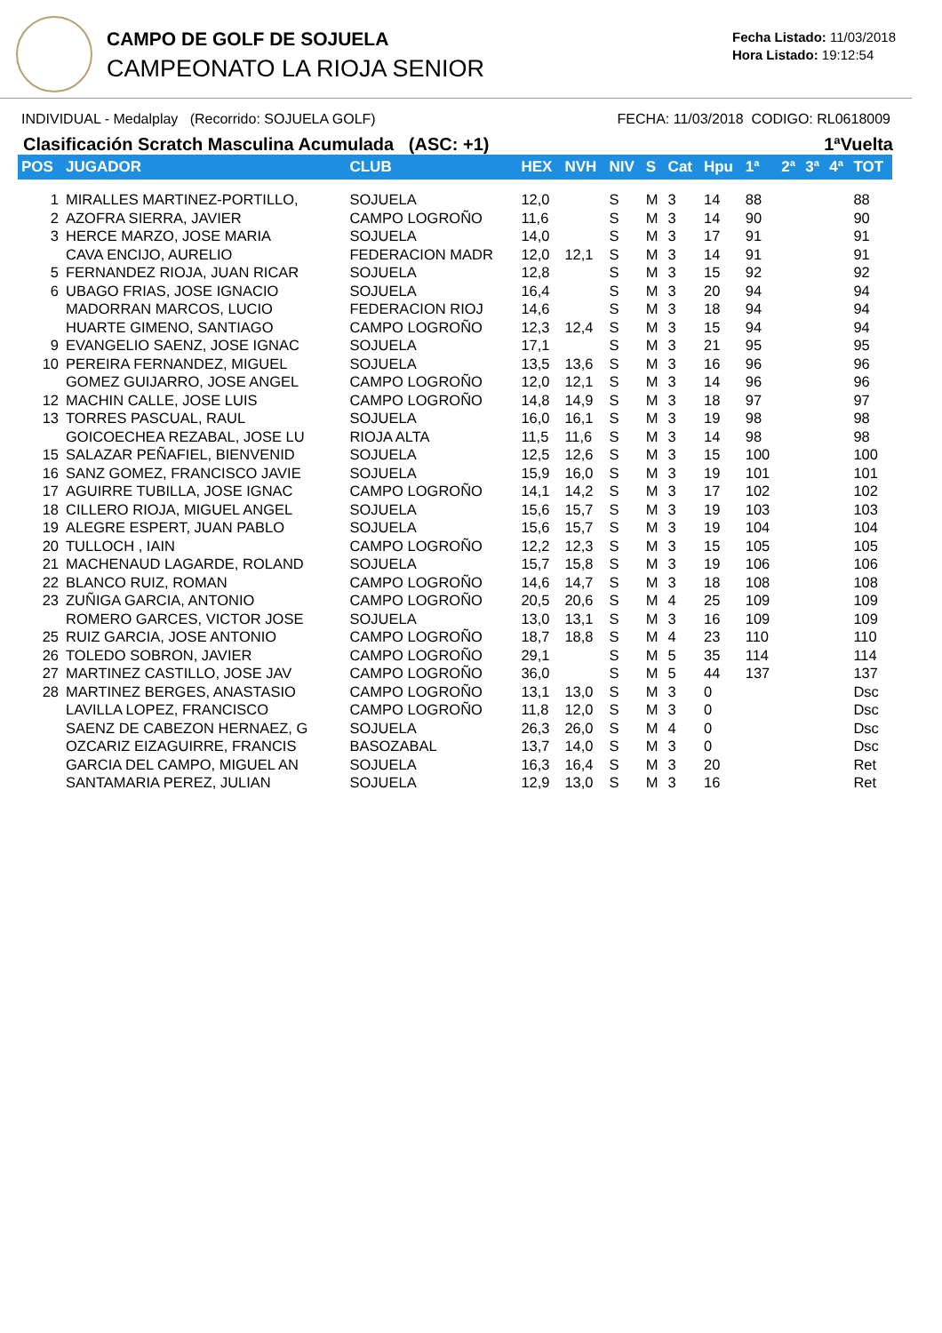CAMPO DE GOLF DE SOJUELA
CAMPEONATO LA RIOJA SENIOR
Fecha Listado: 11/03/2018
Hora Listado: 19:12:54
INDIVIDUAL - Medalplay (Recorrido: SOJUELA GOLF) FECHA: 11/03/2018 CODIGO: RL0618009
Clasificación Scratch Masculina Acumulada (ASC: +1) 1ªVuelta
| POS | JUGADOR | CLUB | HEX | NVH | NIV | S | Cat | Hpu | 1ª | 2ª | 3ª | 4ª | TOT |
| --- | --- | --- | --- | --- | --- | --- | --- | --- | --- | --- | --- | --- | --- |
| 1 | MIRALLES MARTINEZ-PORTILLO, | SOJUELA | 12,0 | | S | M | 3 | 14 | 88 | | | | 88 |
| 2 | AZOFRA SIERRA, JAVIER | CAMPO LOGROÑO | 11,6 | | S | M | 3 | 14 | 90 | | | | 90 |
| 3 | HERCE MARZO, JOSE MARIA | SOJUELA | 14,0 | | S | M | 3 | 17 | 91 | | | | 91 |
| | CAVA ENCIJO, AURELIO | FEDERACION MADR | 12,0 | 12,1 | S | M | 3 | 14 | 91 | | | | 91 |
| 5 | FERNANDEZ RIOJA, JUAN RICAR | SOJUELA | 12,8 | | S | M | 3 | 15 | 92 | | | | 92 |
| 6 | UBAGO FRIAS, JOSE IGNACIO | SOJUELA | 16,4 | | S | M | 3 | 20 | 94 | | | | 94 |
| | MADORRAN MARCOS, LUCIO | FEDERACION RIOJ | 14,6 | | S | M | 3 | 18 | 94 | | | | 94 |
| | HUARTE GIMENO, SANTIAGO | CAMPO LOGROÑO | 12,3 | 12,4 | S | M | 3 | 15 | 94 | | | | 94 |
| 9 | EVANGELIO SAENZ, JOSE IGNAC | SOJUELA | 17,1 | | S | M | 3 | 21 | 95 | | | | 95 |
| 10 | PEREIRA FERNANDEZ, MIGUEL | SOJUELA | 13,5 | 13,6 | S | M | 3 | 16 | 96 | | | | 96 |
| | GOMEZ GUIJARRO, JOSE ANGEL | CAMPO LOGROÑO | 12,0 | 12,1 | S | M | 3 | 14 | 96 | | | | 96 |
| 12 | MACHIN CALLE, JOSE LUIS | CAMPO LOGROÑO | 14,8 | 14,9 | S | M | 3 | 18 | 97 | | | | 97 |
| 13 | TORRES PASCUAL, RAUL | SOJUELA | 16,0 | 16,1 | S | M | 3 | 19 | 98 | | | | 98 |
| | GOICOECHEA REZABAL, JOSE LU | RIOJA ALTA | 11,5 | 11,6 | S | M | 3 | 14 | 98 | | | | 98 |
| 15 | SALAZAR PEÑAFIEL, BIENVENID | SOJUELA | 12,5 | 12,6 | S | M | 3 | 15 | 100 | | | | 100 |
| 16 | SANZ GOMEZ, FRANCISCO JAVIE | SOJUELA | 15,9 | 16,0 | S | M | 3 | 19 | 101 | | | | 101 |
| 17 | AGUIRRE TUBILLA, JOSE IGNAC | CAMPO LOGROÑO | 14,1 | 14,2 | S | M | 3 | 17 | 102 | | | | 102 |
| 18 | CILLERO RIOJA, MIGUEL ANGEL | SOJUELA | 15,6 | 15,7 | S | M | 3 | 19 | 103 | | | | 103 |
| 19 | ALEGRE ESPERT, JUAN PABLO | SOJUELA | 15,6 | 15,7 | S | M | 3 | 19 | 104 | | | | 104 |
| 20 | TULLOCH , IAIN | CAMPO LOGROÑO | 12,2 | 12,3 | S | M | 3 | 15 | 105 | | | | 105 |
| 21 | MACHENAUD LAGARDE, ROLAND | SOJUELA | 15,7 | 15,8 | S | M | 3 | 19 | 106 | | | | 106 |
| 22 | BLANCO RUIZ, ROMAN | CAMPO LOGROÑO | 14,6 | 14,7 | S | M | 3 | 18 | 108 | | | | 108 |
| 23 | ZUÑIGA GARCIA, ANTONIO | CAMPO LOGROÑO | 20,5 | 20,6 | S | M | 4 | 25 | 109 | | | | 109 |
| | ROMERO GARCES, VICTOR JOSE | SOJUELA | 13,0 | 13,1 | S | M | 3 | 16 | 109 | | | | 109 |
| 25 | RUIZ GARCIA, JOSE ANTONIO | CAMPO LOGROÑO | 18,7 | 18,8 | S | M | 4 | 23 | 110 | | | | 110 |
| 26 | TOLEDO SOBRON, JAVIER | CAMPO LOGROÑO | 29,1 | | S | M | 5 | 35 | 114 | | | | 114 |
| 27 | MARTINEZ CASTILLO, JOSE JAV | CAMPO LOGROÑO | 36,0 | | S | M | 5 | 44 | 137 | | | | 137 |
| 28 | MARTINEZ BERGES, ANASTASIO | CAMPO LOGROÑO | 13,1 | 13,0 | S | M | 3 | 0 | | | | | Dsc |
| | LAVILLA LOPEZ, FRANCISCO | CAMPO LOGROÑO | 11,8 | 12,0 | S | M | 3 | 0 | | | | | Dsc |
| | SAENZ DE CABEZON HERNAEZ, G | SOJUELA | 26,3 | 26,0 | S | M | 4 | 0 | | | | | Dsc |
| | OZCARIZ EIZAGUIRRE, FRANCIS | BASOZABAL | 13,7 | 14,0 | S | M | 3 | 0 | | | | | Dsc |
| | GARCIA DEL CAMPO, MIGUEL AN | SOJUELA | 16,3 | 16,4 | S | M | 3 | 20 | | | | | Ret |
| | SANTAMARIA PEREZ, JULIAN | SOJUELA | 12,9 | 13,0 | S | M | 3 | 16 | | | | | Ret |